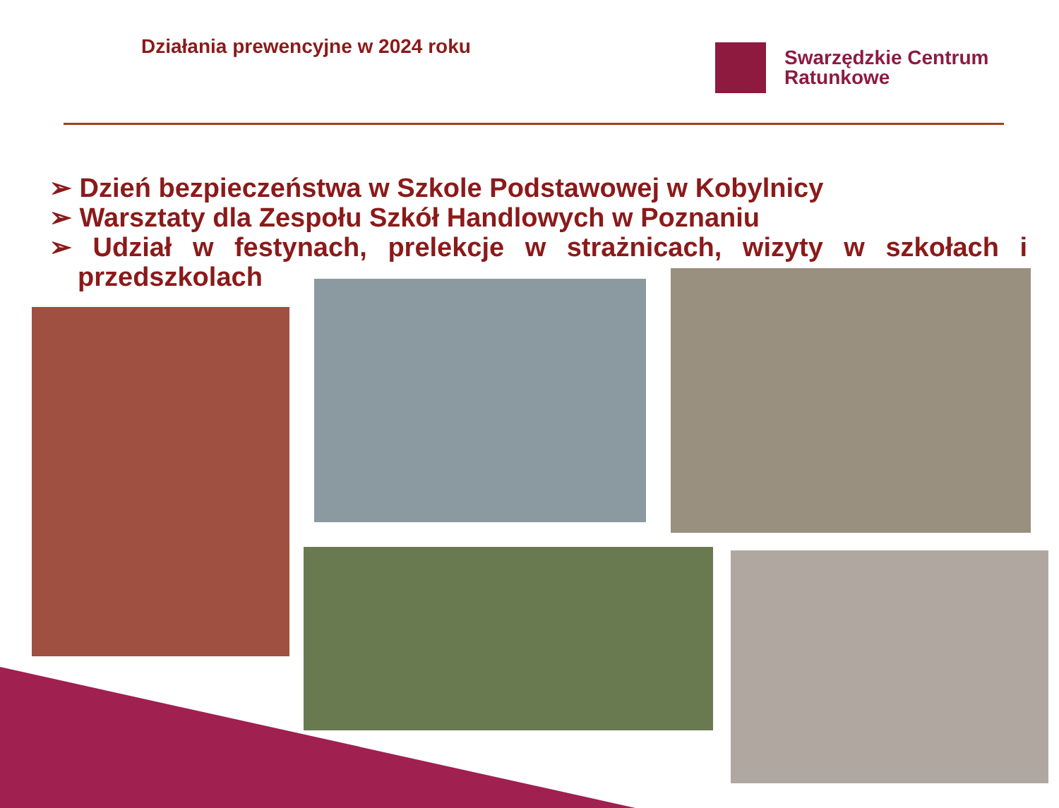Działania prewencyjne w 2024 roku
Swarzędzkie Centrum
Ratunkowe
➢ Dzień bezpieczeństwa w Szkole Podstawowej w Kobylnicy
➢ Warsztaty dla Zespołu Szkół Handlowych w Poznaniu
➢ Udział w festynach, prelekcje w strażnicach, wizyty w szkołach i przedszkolach